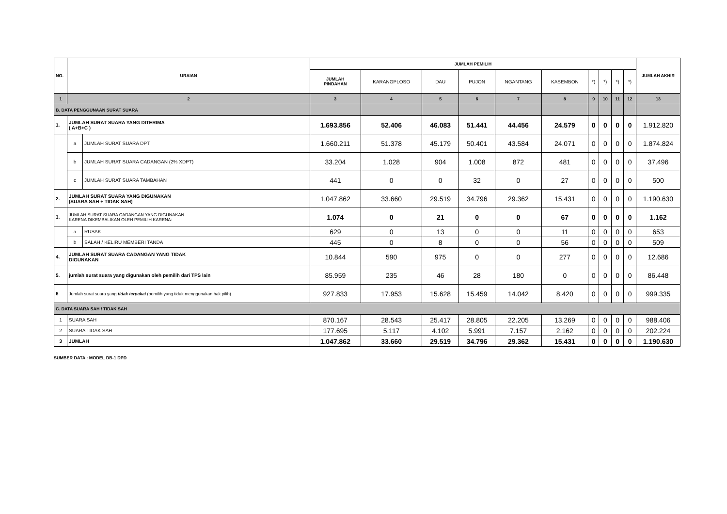| NO. | URAIAN | | JUMLAH PEMILIH | | | | | | | | | | JUMLAH AKHIR |
| --- | --- | --- | --- | --- | --- | --- | --- | --- | --- | --- | --- | --- | --- |
| | | | JUMLAH PINDAHAN | KARANGPLOSO | DAU | PUJON | NGANTANG | KASEMBON | *) | *) | *) | *) | |
| 1 | 2 | | 3 | 4 | 5 | 6 | 7 | 8 | 9 | 10 | 11 | 12 | 13 |
| B. DATA PENGGUNAAN SURAT SUARA | | | | | | | | | | | | | |
| 1. | JUMLAH SURAT SUARA YANG DITERIMA ( A+B+C ) | | 1.693.856 | 52.406 | 46.083 | 51.441 | 44.456 | 24.579 | 0 | 0 | 0 | 0 | 1.912.820 |
| | a | JUMLAH SURAT SUARA DPT | 1.660.211 | 51.378 | 45.179 | 50.401 | 43.584 | 24.071 | 0 | 0 | 0 | 0 | 1.874.824 |
| | b | JUMLAH SURAT SUARA CADANGAN (2% XDPT) | 33.204 | 1.028 | 904 | 1.008 | 872 | 481 | 0 | 0 | 0 | 0 | 37.496 |
| | c | JUMLAH SURAT SUARA TAMBAHAN | 441 | 0 | 0 | 32 | 0 | 27 | 0 | 0 | 0 | 0 | 500 |
| 2. | JUMLAH SURAT SUARA YANG DIGUNAKAN (SUARA SAH + TIDAK SAH) | | 1.047.862 | 33.660 | 29.519 | 34.796 | 29.362 | 15.431 | 0 | 0 | 0 | 0 | 1.190.630 |
| 3. | JUMLAH SURAT SUARA CADANGAN YANG DIGUNAKAN KARENA DIKEMBALIKAN OLEH PEMILIH KARENA: | | 1.074 | 0 | 21 | 0 | 0 | 67 | 0 | 0 | 0 | 0 | 1.162 |
| | a | RUSAK | 629 | 0 | 13 | 0 | 0 | 11 | 0 | 0 | 0 | 0 | 653 |
| | b | SALAH / KELIRU MEMBERI TANDA | 445 | 0 | 8 | 0 | 0 | 56 | 0 | 0 | 0 | 0 | 509 |
| 4. | JUMLAH SURAT SUARA CADANGAN YANG TIDAK DIGUNAKAN | | 10.844 | 590 | 975 | 0 | 0 | 277 | 0 | 0 | 0 | 0 | 12.686 |
| 5. | jumlah surat suara yang digunakan oleh pemilih dari TPS lain | | 85.959 | 235 | 46 | 28 | 180 | 0 | 0 | 0 | 0 | 0 | 86.448 |
| 6 | Jumlah surat suara yang tidak terpakai (pemilih yang tidak menggunakan hak pilih) | | 927.833 | 17.953 | 15.628 | 15.459 | 14.042 | 8.420 | 0 | 0 | 0 | 0 | 999.335 |
| C. DATA SUARA SAH / TIDAK SAH | | | | | | | | | | | | | |
| 1 | SUARA SAH | | 870.167 | 28.543 | 25.417 | 28.805 | 22.205 | 13.269 | 0 | 0 | 0 | 0 | 988.406 |
| 2 | SUARA TIDAK SAH | | 177.695 | 5.117 | 4.102 | 5.991 | 7.157 | 2.162 | 0 | 0 | 0 | 0 | 202.224 |
| 3 | JUMLAH | | 1.047.862 | 33.660 | 29.519 | 34.796 | 29.362 | 15.431 | 0 | 0 | 0 | 0 | 1.190.630 |
SUMBER DATA : MODEL DB-1 DPD